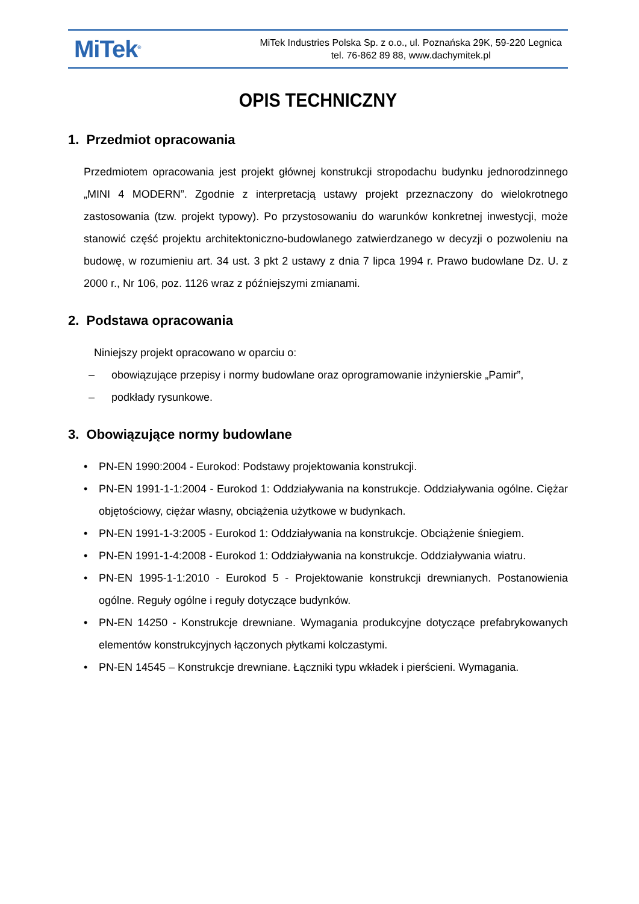MiTek<sup>®</sup>
MiTek Industries Polska Sp. z o.o., ul. Poznańska 29K, 59-220 Legnica
tel. 76-862 89 88, www.dachymitek.pl
OPIS TECHNICZNY
1. Przedmiot opracowania
Przedmiotem opracowania jest projekt głównej konstrukcji stropodachu budynku jednorodzinnego „MINI 4 MODERN”. Zgodnie z interpretacją ustawy projekt przeznaczony do wielokrotnego zastosowania (tzw. projekt typowy). Po przystosowaniu do warunków konkretnej inwestycji, może stanowić część projektu architektoniczno-budowlanego zatwierdzanego w decyzji o pozwoleniu na budowę, w rozumieniu art. 34 ust. 3 pkt 2 ustawy z dnia 7 lipca 1994 r. Prawo budowlane Dz. U. z 2000 r., Nr 106, poz. 1126 wraz z późniejszymi zmianami.
2. Podstawa opracowania
Niniejszy projekt opracowano w oparciu o:
– obowiązujące przepisy i normy budowlane oraz oprogramowanie inżynierskie „Pamir”,
– podkłady rysunkowe.
3. Obowiązujące normy budowlane
• PN-EN 1990:2004 - Eurokod: Podstawy projektowania konstrukcji.
• PN-EN 1991-1-1:2004 - Eurokod 1: Oddziaływania na konstrukcje. Oddziaływania ogólne. Ciężar objętościowy, ciężar własny, obciążenia użytkowe w budynkach.
• PN-EN 1991-1-3:2005 - Eurokod 1: Oddziaływania na konstrukcje. Obciążenie śniegiem.
• PN-EN 1991-1-4:2008 - Eurokod 1: Oddziaływania na konstrukcje. Oddziaływania wiatru.
• PN-EN 1995-1-1:2010 - Eurokod 5 - Projektowanie konstrukcji drewnianych. Postanowienia ogólne. Reguły ogólne i reguły dotyczące budynków.
• PN-EN 14250 - Konstrukcje drewniane. Wymagania produkcyjne dotyczące prefabrykowanych elementów konstrukcyjnych łączonych płytkami kolczastymi.
• PN-EN 14545 – Konstrukcje drewniane. Łączniki typu wkładek i pierścieni. Wymagania.